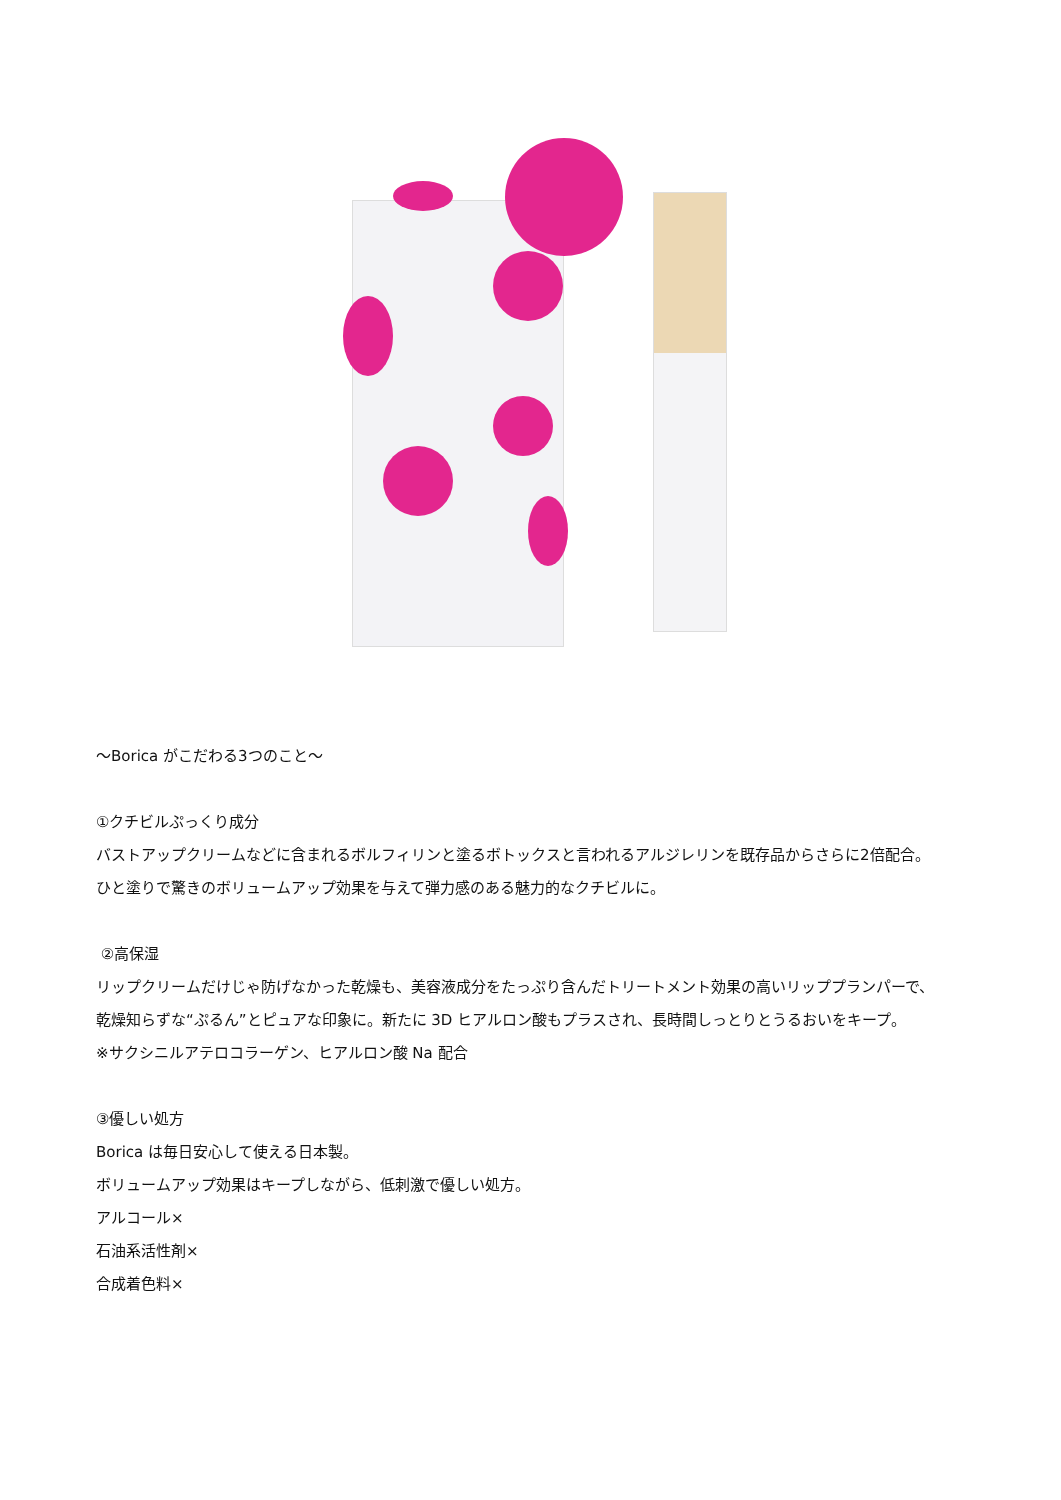〜Borica がこだわる3つのこと〜
①クチビルぷっくり成分
バストアップクリームなどに含まれるボルフィリンと塗るボトックスと言われるアルジレリンを既存品からさらに2倍配合。
ひと塗りで驚きのボリュームアップ効果を与えて弾力感のある魅力的なクチビルに。
②高保湿
リップクリームだけじゃ防げなかった乾燥も、美容液成分をたっぷり含んだトリートメント効果の高いリッププランパーで、
乾燥知らずな“ぷるん”とピュアな印象に。新たに 3D ヒアルロン酸もプラスされ、長時間しっとりとうるおいをキープ。
※サクシニルアテロコラーゲン、ヒアルロン酸 Na 配合
③優しい処方
Borica は毎日安心して使える日本製。
ボリュームアップ効果はキープしながら、低刺激で優しい処方。
アルコール×
石油系活性剤×
合成着色料×